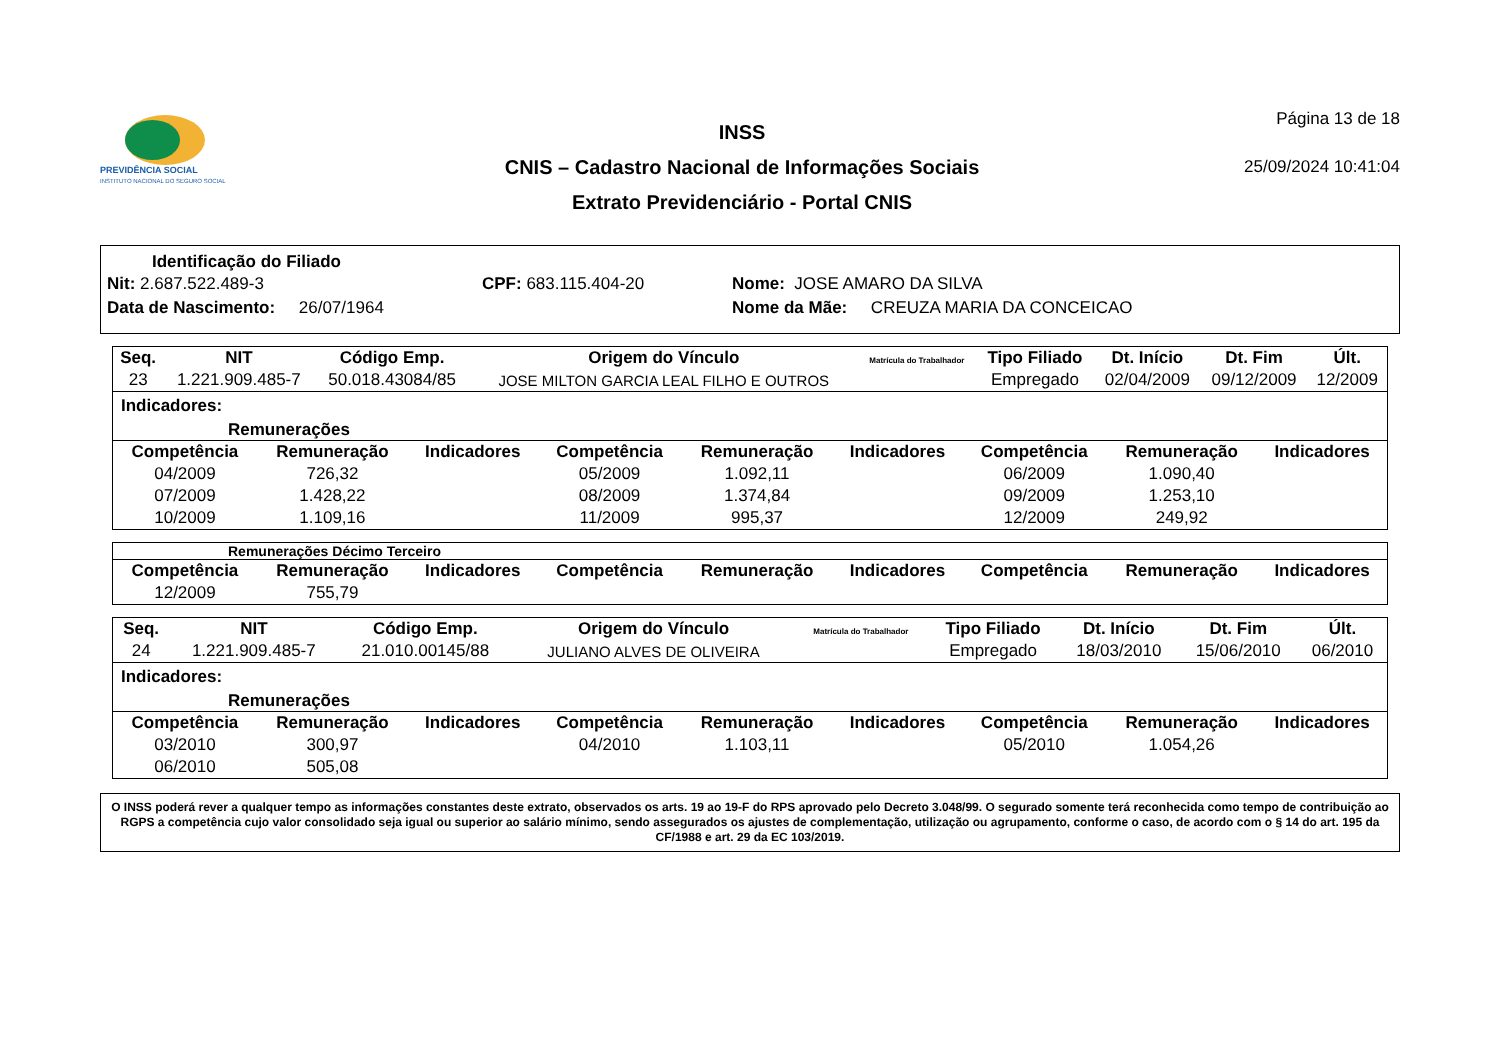PREVIDÊNCIA SOCIAL
INSTITUTO NACIONAL DO SEGURO SOCIAL
INSS
CNIS – Cadastro Nacional de Informações Sociais
Extrato Previdenciário - Portal CNIS
Página 13 de 18
25/09/2024 10:41:04
Identificação do Filiado
Nit: 2.687.522.489-3 CPF: 683.115.404-20 Nome: JOSE AMARO DA SILVA
Data de Nascimento: 26/07/1964 Nome da Mãe: CREUZA MARIA DA CONCEICAO
| Seq. | NIT | Código Emp. | Origem do Vínculo | Matrícula do Trabalhador | Tipo Filiado | Dt. Início | Dt. Fim | Últ. |
| --- | --- | --- | --- | --- | --- | --- | --- | --- |
| 23 | 1.221.909.485-7 | 50.018.43084/85 | JOSE MILTON GARCIA LEAL FILHO E OUTROS | | Empregado | 02/04/2009 | 09/12/2009 | 12/2009 |
Indicadores:
Remunerações
| Competência | Remuneração | Indicadores | Competência | Remuneração | Indicadores | Competência | Remuneração | Indicadores |
| --- | --- | --- | --- | --- | --- | --- | --- | --- |
| 04/2009 | 726,32 | | 05/2009 | 1.092,11 | | 06/2009 | 1.090,40 | |
| 07/2009 | 1.428,22 | | 08/2009 | 1.374,84 | | 09/2009 | 1.253,10 | |
| 10/2009 | 1.109,16 | | 11/2009 | 995,37 | | 12/2009 | 249,92 | |
Remunerações Décimo Terceiro
| Competência | Remuneração | Indicadores | Competência | Remuneração | Indicadores | Competência | Remuneração | Indicadores |
| --- | --- | --- | --- | --- | --- | --- | --- | --- |
| 12/2009 | 755,79 | | | | | | | |
| Seq. | NIT | Código Emp. | Origem do Vínculo | Matrícula do Trabalhador | Tipo Filiado | Dt. Início | Dt. Fim | Últ. |
| --- | --- | --- | --- | --- | --- | --- | --- | --- |
| 24 | 1.221.909.485-7 | 21.010.00145/88 | JULIANO ALVES DE OLIVEIRA | | Empregado | 18/03/2010 | 15/06/2010 | 06/2010 |
Indicadores:
Remunerações
| Competência | Remuneração | Indicadores | Competência | Remuneração | Indicadores | Competência | Remuneração | Indicadores |
| --- | --- | --- | --- | --- | --- | --- | --- | --- |
| 03/2010 | 300,97 | | 04/2010 | 1.103,11 | | 05/2010 | 1.054,26 | |
| 06/2010 | 505,08 | | | | | | | |
O INSS poderá rever a qualquer tempo as informações constantes deste extrato, observados os arts. 19 ao 19-F do RPS aprovado pelo Decreto 3.048/99. O segurado somente terá reconhecida como tempo de contribuição ao RGPS a competência cujo valor consolidado seja igual ou superior ao salário mínimo, sendo assegurados os ajustes de complementação, utilização ou agrupamento, conforme o caso, de acordo com o § 14 do art. 195 da CF/1988 e art. 29 da EC 103/2019.